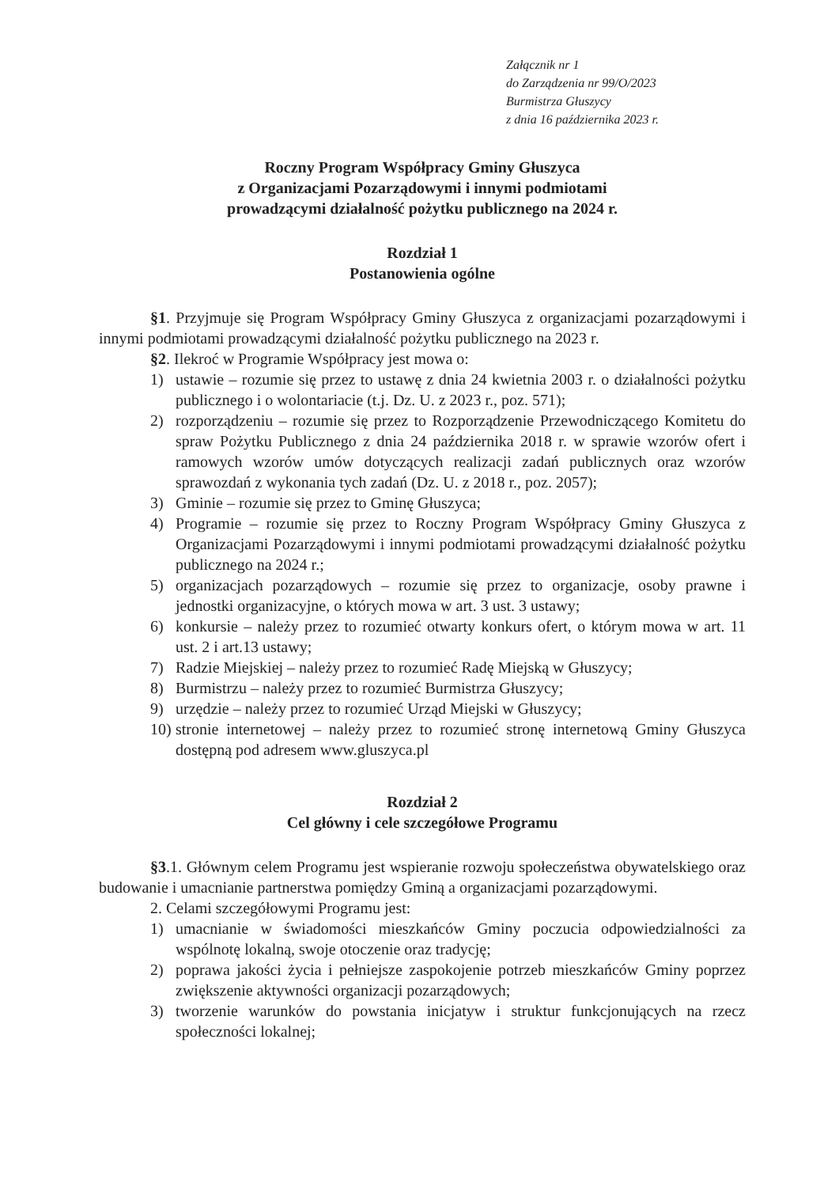Załącznik nr 1
do Zarządzenia nr 99/O/2023
Burmistrza Głuszycy
z dnia 16 października 2023 r.
Roczny Program Współpracy Gminy Głuszyca
z Organizacjami Pozarządowymi i innymi podmiotami
prowadzącymi działalność pożytku publicznego na 2024 r.
Rozdział 1
Postanowienia ogólne
§1. Przyjmuje się Program Współpracy Gminy Głuszyca z organizacjami pozarządowymi i innymi podmiotami prowadzącymi działalność pożytku publicznego na 2023 r.
§2. Ilekroć w Programie Współpracy jest mowa o:
1) ustawie – rozumie się przez to ustawę z dnia 24 kwietnia 2003 r. o działalności pożytku publicznego i o wolontariacie (t.j. Dz. U. z 2023 r., poz. 571);
2) rozporządzeniu – rozumie się przez to Rozporządzenie Przewodniczącego Komitetu do spraw Pożytku Publicznego z dnia 24 października 2018 r. w sprawie wzorów ofert i ramowych wzorów umów dotyczących realizacji zadań publicznych oraz wzorów sprawozdań z wykonania tych zadań (Dz. U. z 2018 r., poz. 2057);
3) Gminie – rozumie się przez to Gminę Głuszyca;
4) Programie – rozumie się przez to Roczny Program Współpracy Gminy Głuszyca z Organizacjami Pozarządowymi i innymi podmiotami prowadzącymi działalność pożytku publicznego na 2024 r.;
5) organizacjach pozarządowych – rozumie się przez to organizacje, osoby prawne i jednostki organizacyjne, o których mowa w art. 3 ust. 3 ustawy;
6) konkursie – należy przez to rozumieć otwarty konkurs ofert, o którym mowa w art. 11 ust. 2 i art.13 ustawy;
7) Radzie Miejskiej – należy przez to rozumieć Radę Miejską w Głuszycy;
8) Burmistrzu – należy przez to rozumieć Burmistrza Głuszycy;
9) urzędzie – należy przez to rozumieć Urząd Miejski w Głuszycy;
10) stronie internetowej – należy przez to rozumieć stronę internetową Gminy Głuszyca dostępną pod adresem www.gluszyca.pl
Rozdział 2
Cel główny i cele szczegółowe Programu
§3.1. Głównym celem Programu jest wspieranie rozwoju społeczeństwa obywatelskiego oraz budowanie i umacnianie partnerstwa pomiędzy Gminą a organizacjami pozarządowymi.
2. Celami szczegółowymi Programu jest:
1) umacnianie w świadomości mieszkańców Gminy poczucia odpowiedzialności za wspólnotę lokalną, swoje otoczenie oraz tradycję;
2) poprawa jakości życia i pełniejsze zaspokojenie potrzeb mieszkańców Gminy poprzez zwiększenie aktywności organizacji pozarządowych;
3) tworzenie warunków do powstania inicjatyw i struktur funkcjonujących na rzecz społeczności lokalnej;